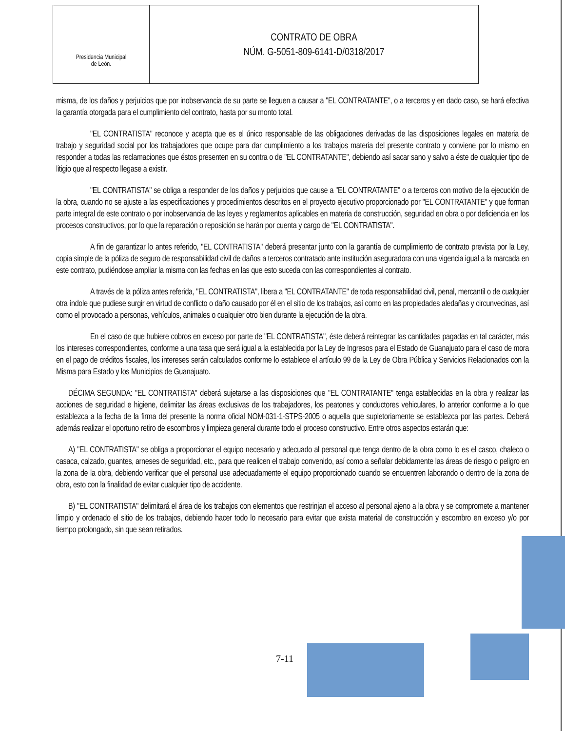Presidencia Municipal
de León.
CONTRATO DE OBRA
NÚM. G-5051-809-6141-D/0318/2017
misma, de los daños y perjuicios que por inobservancia de su parte se lleguen a causar a "EL CONTRATANTE", o a terceros y en dado caso, se hará efectiva la garantía otorgada para el cumplimiento del contrato, hasta por su monto total.
"EL CONTRATISTA" reconoce y acepta que es el único responsable de las obligaciones derivadas de las disposiciones legales en materia de trabajo y seguridad social por los trabajadores que ocupe para dar cumplimiento a los trabajos materia del presente contrato y conviene por lo mismo en responder a todas las reclamaciones que éstos presenten en su contra o de "EL CONTRATANTE", debiendo así sacar sano y salvo a éste de cualquier tipo de litigio que al respecto llegase a existir.
"EL CONTRATISTA" se obliga a responder de los daños y perjuicios que cause a "EL CONTRATANTE" o a terceros con motivo de la ejecución de la obra, cuando no se ajuste a las especificaciones y procedimientos descritos en el proyecto ejecutivo proporcionado por "EL CONTRATANTE" y que forman parte integral de este contrato o por inobservancia de las leyes y reglamentos aplicables en materia de construcción, seguridad en obra o por deficiencia en los procesos constructivos, por lo que la reparación o reposición se harán por cuenta y cargo de "EL CONTRATISTA".
A fin de garantizar lo antes referido, "EL CONTRATISTA" deberá presentar junto con la garantía de cumplimiento de contrato prevista por la Ley, copia simple de la póliza de seguro de responsabilidad civil de daños a terceros contratado ante institución aseguradora con una vigencia igual a la marcada en este contrato, pudiéndose ampliar la misma con las fechas en las que esto suceda con las correspondientes al contrato.
A través de la póliza antes referida, "EL CONTRATISTA", libera a "EL CONTRATANTE" de toda responsabilidad civil, penal, mercantil o de cualquier otra índole que pudiese surgir en virtud de conflicto o daño causado por él en el sitio de los trabajos, así como en las propiedades aledañas y circunvecinas, así como el provocado a personas, vehículos, animales o cualquier otro bien durante la ejecución de la obra.
En el caso de que hubiere cobros en exceso por parte de "EL CONTRATISTA", éste deberá reintegrar las cantidades pagadas en tal carácter, más los intereses correspondientes, conforme a una tasa que será igual a la establecida por la Ley de Ingresos para el Estado de Guanajuato para el caso de mora en el pago de créditos fiscales, los intereses serán calculados conforme lo establece el artículo 99 de la Ley de Obra Pública y Servicios Relacionados con la Misma para Estado y los Municipios de Guanajuato.
DÉCIMA SEGUNDA: "EL CONTRATISTA" deberá sujetarse a las disposiciones que "EL CONTRATANTE" tenga establecidas en la obra y realizar las acciones de seguridad e higiene, delimitar las áreas exclusivas de los trabajadores, los peatones y conductores vehiculares, lo anterior conforme a lo que establezca a la fecha de la firma del presente la norma oficial NOM-031-1-STPS-2005 o aquella que supletoriamente se establezca por las partes. Deberá además realizar el oportuno retiro de escombros y limpieza general durante todo el proceso constructivo. Entre otros aspectos estarán que:
A) "EL CONTRATISTA" se obliga a proporcionar el equipo necesario y adecuado al personal que tenga dentro de la obra como lo es el casco, chaleco o casaca, calzado, guantes, arneses de seguridad, etc., para que realicen el trabajo convenido, así como a señalar debidamente las áreas de riesgo o peligro en la zona de la obra, debiendo verificar que el personal use adecuadamente el equipo proporcionado cuando se encuentren laborando o dentro de la zona de obra, esto con la finalidad de evitar cualquier tipo de accidente.
B) "EL CONTRATISTA" delimitará el área de los trabajos con elementos que restrinjan el acceso al personal ajeno a la obra y se compromete a mantener limpio y ordenado el sitio de los trabajos, debiendo hacer todo lo necesario para evitar que exista material de construcción y escombro en exceso y/o por tiempo prolongado, sin que sean retirados.
7-11